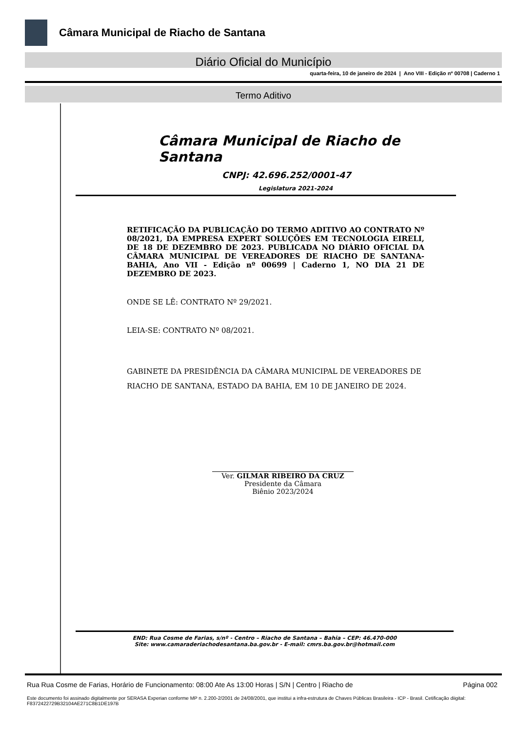Câmara Municipal de Riacho de Santana
Diário Oficial do Município
quarta-feira, 10 de janeiro de 2024 | Ano VIII - Edição nº 00708 | Caderno 1
Termo Aditivo
Câmara Municipal de Riacho de Santana
CNPJ: 42.696.252/0001-47
Legislatura 2021-2024
RETIFICAÇÃO DA PUBLICAÇÃO DO TERMO ADITIVO AO CONTRATO Nº 08/2021, DA EMPRESA EXPERT SOLUÇÕES EM TECNOLOGIA EIRELI, DE 18 DE DEZEMBRO DE 2023. PUBLICADA NO DIÁRIO OFICIAL DA CÂMARA MUNICIPAL DE VEREADORES DE RIACHO DE SANTANA-BAHIA, Ano VII - Edição nº 00699 | Caderno 1, NO DIA 21 DE DEZEMBRO DE 2023.
ONDE SE LÊ: CONTRATO Nº 29/2021.
LEIA-SE: CONTRATO Nº 08/2021.
GABINETE DA PRESIDÊNCIA DA CÂMARA MUNICIPAL DE VEREADORES DE RIACHO DE SANTANA, ESTADO DA BAHIA, EM 10 DE JANEIRO DE 2024.
Ver. GILMAR RIBEIRO DA CRUZ
Presidente da Câmara
Biênio 2023/2024
END: Rua Cosme de Farias, s/nº - Centro – Riacho de Santana – Bahia – CEP: 46.470-000
Site: www.camaraderiachodesantana.ba.gov.br - E-mail: cmrs.ba.gov.br@hotmail.com
Rua Rua Cosme de Farias, Horário de Funcionamento: 08:00 Ate As 13:00 Horas | S/N | Centro | Riacho de Página 002
Este documento foi assinado digitalmente por SERASA Experian conforme MP n. 2.200-2/2001 de 24/08/2001, que institui a infra-estrutura de Chaves Públicas Brasileira - ICP - Brasil. Cetificação diigital: F8372422729B32104AE271C8B1DE197B